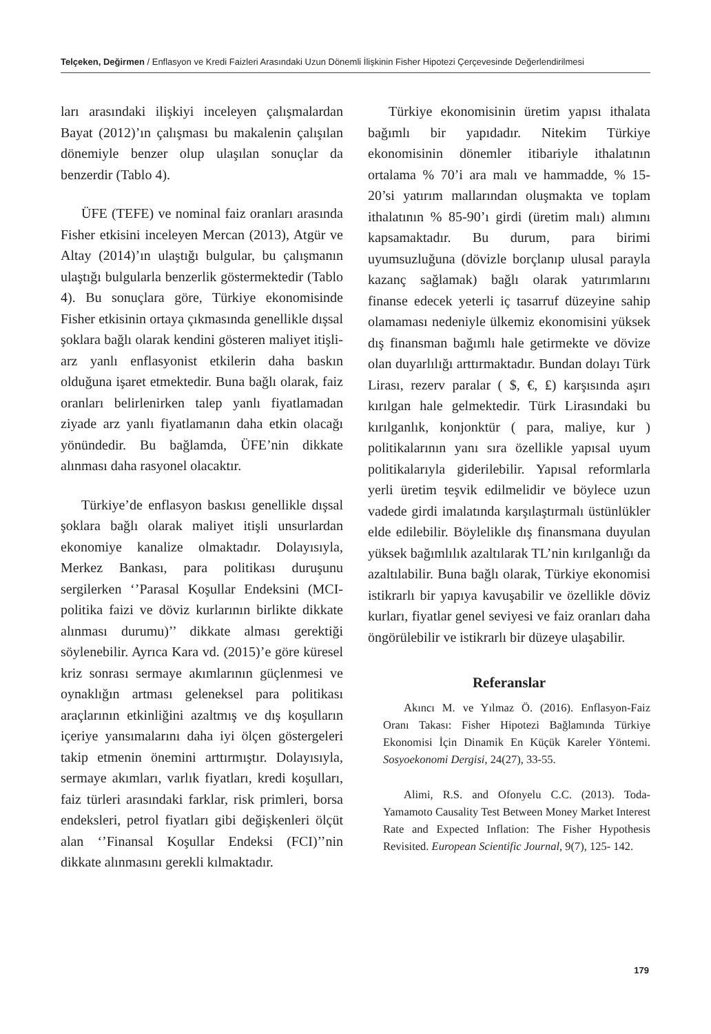Telçeken, Değirmen / Enflasyon ve Kredi Faizleri Arasındaki Uzun Dönemli İlişkinin Fisher Hipotezi Çerçevesinde Değerlendirilmesi
ları arasındaki ilişkiyi inceleyen çalışmalardan Bayat (2012)’ın çalışması bu makalenin çalışılan dönemiyle benzer olup ulaşılan sonuçlar da benzerdir (Tablo 4).
ÜFE (TEFE) ve nominal faiz oranları arasında Fisher etkisini inceleyen Mercan (2013), Atgür ve Altay (2014)’ın ulaştığı bulgular, bu çalışmanın ulaştığı bulgularla benzerlik göstermektedir (Tablo 4). Bu sonuçlara göre, Türkiye ekonomisinde Fisher etkisinin ortaya çıkmasında genellikle dışsal şoklara bağlı olarak kendini gösteren maliyet itişli-arz yanlı enflasyonist etkilerin daha baskın olduğuna işaret etmektedir. Buna bağlı olarak, faiz oranları belirlenirken talep yanlı fiyatlamadan ziyade arz yanlı fiyatlamanın daha etkin olacağı yönündedir. Bu bağlamda, ÜFE’nin dikkate alınması daha rasyonel olacaktır.
Türkiye’de enflasyon baskısı genellikle dışsal şoklara bağlı olarak maliyet itişli unsurlardan ekonomiye kanalize olmaktadır. Dolayısıyla, Merkez Bankası, para politikası duruşunu sergilerken ‘’Parasal Koşullar Endeksini (MCI-politika faizi ve döviz kurlarının birlikte dikkate alınması durumu)’’ dikkate alması gerektiği söylenebilir. Ayrıca Kara vd. (2015)’e göre küresel kriz sonrası sermaye akımlarının güçlenmesi ve oynaklığın artması geleneksel para politikası araçlarının etkinliğini azaltmış ve dış koşulların içeriye yansımalarını daha iyi ölçen göstergeleri takip etmenin önemini arttırmıştır. Dolayısıyla, sermaye akımları, varlık fiyatları, kredi koşulları, faiz türleri arasındaki farklar, risk primleri, borsa endeksleri, petrol fiyatları gibi değişkenleri ölçüt alan ‘’Finansal Koşullar Endeksi (FCI)’’nin dikkate alınmasını gerekli kılmaktadır.
Türkiye ekonomisinin üretim yapısı ithalata bağımlı bir yapıdadır. Nitekim Türkiye ekonomisinin dönemler itibariyle ithalatının ortalama % 70’i ara malı ve hammadde, % 15-20’si yatırım mallarından oluşmakta ve toplam ithalatının % 85-90’ı girdi (üretim malı) alımını kapsamaktadır. Bu durum, para birimi uyumsuzluğuna (dövizle borçlanıp ulusal parayla kazanç sağlamak) bağlı olarak yatırımlarını finanse edecek yeterli iç tasarruf düzeyine sahip olamaması nedeniyle ülkemiz ekonomisini yüksek dış finansman bağımlı hale getirmekte ve dövize olan duyarlılığı arttırmaktadır. Bundan dolayı Türk Lirası, rezerv paralar ( $, €, ₤) karşısında aşırı kırılgan hale gelmektedir. Türk Lirasındaki bu kırılganlık, konjonktür ( para, maliye, kur ) politikalarının yanı sıra özellikle yapısal uyum politikalarıyla giderilebilir. Yapısal reformlarla yerli üretim teşvik edilmelidir ve böylece uzun vadede girdi imalatında karşılaştırmalı üstünlükler elde edilebilir. Böylelikle dış finansmana duyulan yüksek bağımlılık azaltılarak TL’nin kırılganlığı da azaltılabilir. Buna bağlı olarak, Türkiye ekonomisi istikrarlı bir yapıya kavuşabilir ve özellikle döviz kurları, fiyatlar genel seviyesi ve faiz oranları daha öngörülebilir ve istikrarlı bir düzeye ulaşabilir.
Referanslar
Akıncı M. ve Yılmaz Ö. (2016). Enflasyon-Faiz Oranı Takası: Fisher Hipotezi Bağlamında Türkiye Ekonomisi İçin Dinamik En Küçük Kareler Yöntemi. Sosyoekonomi Dergisi, 24(27), 33-55.
Alimi, R.S. and Ofonyelu C.C. (2013). Toda-Yamamoto Causality Test Between Money Market Interest Rate and Expected Inflation: The Fisher Hypothesis Revisited. European Scientific Journal, 9(7), 125- 142.
179